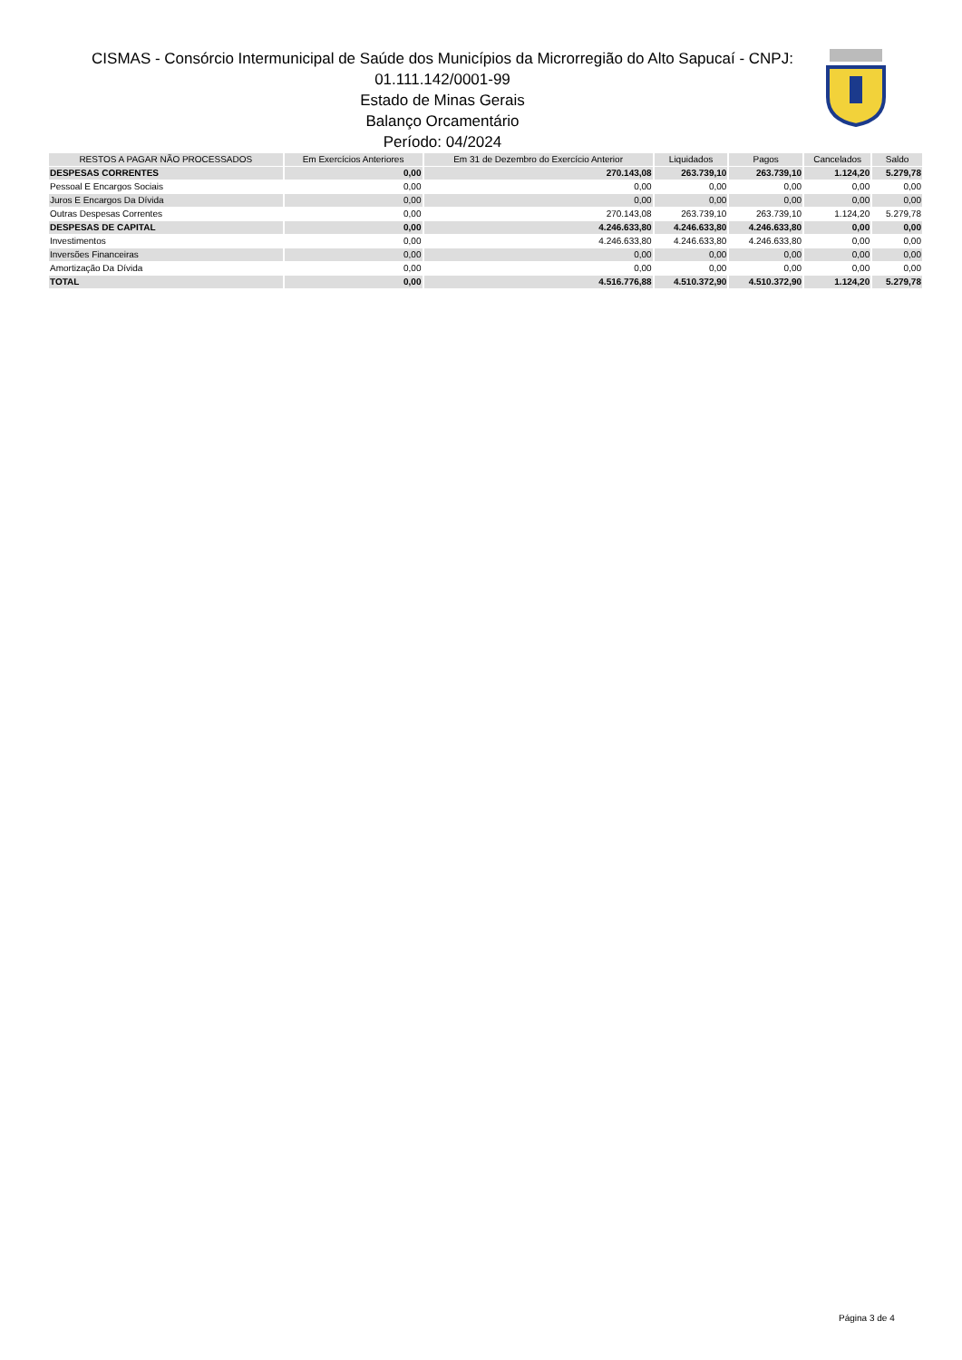CISMAS - Consórcio Intermunicipal de Saúde dos Municípios da Microrregião do Alto Sapucaí - CNPJ: 01.111.142/0001-99
Estado de Minas Gerais
Balanço Orcamentário
Período: 04/2024
| RESTOS A PAGAR NÃO PROCESSADOS | Em Exercícios Anteriores | Em 31 de Dezembro do Exercício Anterior | Liquidados | Pagos | Cancelados | Saldo |
| --- | --- | --- | --- | --- | --- | --- |
| DESPESAS CORRENTES | 0,00 | 270.143,08 | 263.739,10 | 263.739,10 | 1.124,20 | 5.279,78 |
| Pessoal E Encargos Sociais | 0,00 | 0,00 | 0,00 | 0,00 | 0,00 | 0,00 |
| Juros E Encargos Da Dívida | 0,00 | 0,00 | 0,00 | 0,00 | 0,00 | 0,00 |
| Outras Despesas Correntes | 0,00 | 270.143,08 | 263.739,10 | 263.739,10 | 1.124,20 | 5.279,78 |
| DESPESAS DE CAPITAL | 0,00 | 4.246.633,80 | 4.246.633,80 | 4.246.633,80 | 0,00 | 0,00 |
| Investimentos | 0,00 | 4.246.633,80 | 4.246.633,80 | 4.246.633,80 | 0,00 | 0,00 |
| Inversões Financeiras | 0,00 | 0,00 | 0,00 | 0,00 | 0,00 | 0,00 |
| Amortização Da Dívida | 0,00 | 0,00 | 0,00 | 0,00 | 0,00 | 0,00 |
| TOTAL | 0,00 | 4.516.776,88 | 4.510.372,90 | 4.510.372,90 | 1.124,20 | 5.279,78 |
Página 3 de 4